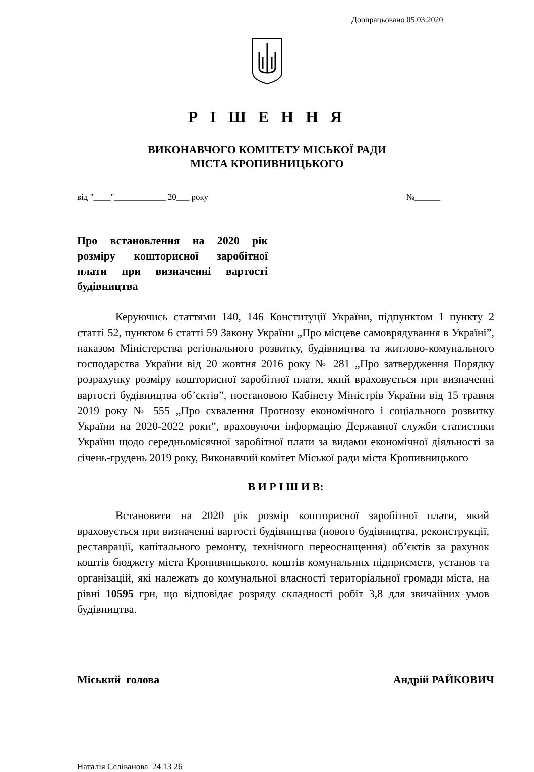Доопрацьовано 05.03.2020
Р І Ш Е Н Н Я
ВИКОНАВЧОГО КОМІТЕТУ МІСЬКОЇ РАДИ
МІСТА КРОПИВНИЦЬКОГО
від "____"____________ 20___ року №______
Про встановлення на 2020 рік розміру кошторисної заробітної плати при визначенні вартості будівництва
Керуючись статтями 140, 146 Конституції України, підпунктом 1 пункту 2 статті 52, пунктом 6 статті 59 Закону України „Про місцеве самоврядування в Україні”, наказом Міністерства регіонального розвитку, будівництва та житлово-комунального господарства України від 20 жовтня 2016 року № 281 „Про затвердження Порядку розрахунку розміру кошторисної заробітної плати, який враховується при визначенні вартості будівництва об’єктів”, постановою Кабінету Міністрів України від 15 травня 2019 року № 555 „Про схвалення Прогнозу економічного і соціального розвитку України на 2020-2022 роки”, враховуючи інформацію Державної служби статистики України щодо середньомісячної заробітної плати за видами економічної діяльності за січень-грудень 2019 року, Виконавчий комітет Міської ради міста Кропивницького
В И Р І Ш И В:
Встановити на 2020 рік розмір кошторисної заробітної плати, який враховується при визначенні вартості будівництва (нового будівництва, реконструкції, реставрації, капітального ремонту, технічного переоснащення) об’єктів за рахунок коштів бюджету міста Кропивницького, коштів комунальних підприємств, установ та організацій, які належать до комунальної власності територіальної громади міста, на рівні 10595 грн, що відповідає розряду складності робіт 3,8 для звичайних умов будівництва.
Міський голова Андрій РАЙКОВИЧ
Наталія Селіванова 24 13 26